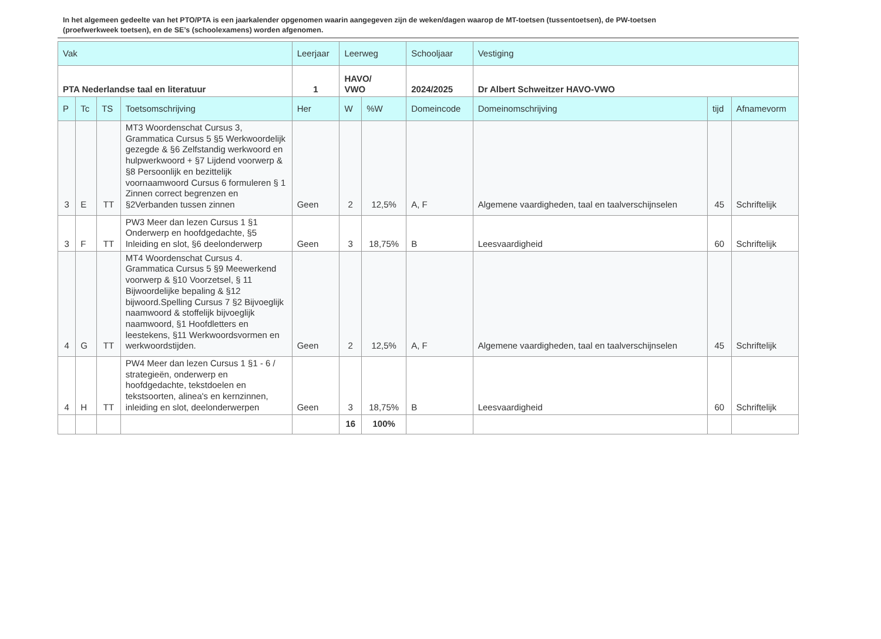In het algemeen gedeelte van het PTO/PTA is een jaarkalender opgenomen waarin aangegeven zijn de weken/dagen waarop de MT-toetsen (tussentoetsen), de PW-toetsen (proefwerkweek toetsen), en de SE’s (schoolexamens) worden afgenomen.
| Vak | | | | Leerjaar | Leerweg | | Schooljaar | Vestiging | | |
| --- | --- | --- | --- | --- | --- | --- | --- | --- | --- | --- |
| PTA Nederlandse taal en literatuur | | | | 1 | HAVO/ VWO | | 2024/2025 | Dr Albert Schweitzer HAVO-VWO | | |
| P | Tc | TS | Toetsomschrijving | Her | W | %W | Domeincode | Domeinomschrijving | tijd | Afnamevorm |
| 3 | E | TT | MT3 Woordenschat Cursus 3, Grammatica Cursus 5 §5 Werkwoordelijk gezegde & §6 Zelfstandig werkwoord en hulpwerkwoord + §7 Lijdend voorwerp & §8 Persoonlijk en bezittelijk voornaamwoord Cursus 6 formuleren § 1 Zinnen correct begrenzen en §2Verbanden tussen zinnen | Geen | 2 | 12,5% | A, F | Algemene vaardigheden, taal en taalverschijnselen | 45 | Schriftelijk |
| 3 | F | TT | PW3 Meer dan lezen Cursus 1 §1 Onderwerp en hoofdgedachte, §5 Inleiding en slot, §6 deelonderwerp | Geen | 3 | 18,75% | B | Leesvaardigheid | 60 | Schriftelijk |
| 4 | G | TT | MT4 Woordenschat Cursus 4. Grammatica Cursus 5 §9 Meewerkend voorwerp & §10 Voorzetsel, § 11 Bijwoordelijke bepaling & §12 bijwoord.Spelling Cursus 7 §2 Bijvoeglijk naamwoord & stoffelijk bijvoeglijk naamwoord, §1 Hoofdletters en leestekens, §11 Werkwoordsvormen en werkwoordstijden. | Geen | 2 | 12,5% | A, F | Algemene vaardigheden, taal en taalverschijnselen | 45 | Schriftelijk |
| 4 | H | TT | PW4 Meer dan lezen Cursus 1 §1 - 6 / strategieën, onderwerp en hoofdgedachte, tekstdoelen en tekstsoorten, alinea's en kernzinnen, inleiding en slot, deelonderwerpen | Geen | 3 | 18,75% | B | Leesvaardigheid | 60 | Schriftelijk |
| | | | | | 16 | 100% | | | | |